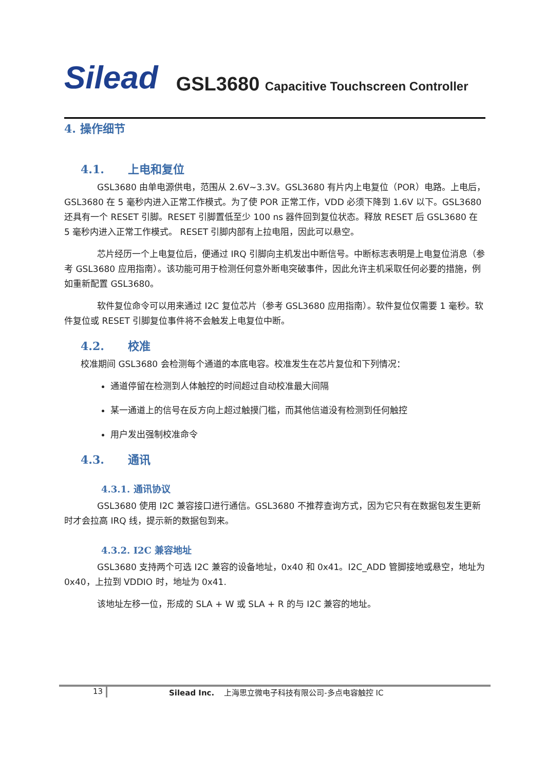Silead
GSL3680 Capacitive Touchscreen Controller
4. 操作细节
4.1. 上电和复位
GSL3680 由单电源供电，范围从 2.6V~3.3V。GSL3680 有片内上电复位（POR）电路。上电后，GSL3680 在 5 毫秒内进入正常工作模式。为了使 POR 正常工作，VDD 必须下降到 1.6V 以下。GSL3680 还具有一个 RESET 引脚。RESET 引脚置低至少 100 ns 器件回到复位状态。释放 RESET 后 GSL3680 在 5 毫秒内进入正常工作模式。 RESET 引脚内部有上拉电阻，因此可以悬空。
芯片经历一个上电复位后，便通过 IRQ 引脚向主机发出中断信号。中断标志表明是上电复位消息（参考 GSL3680 应用指南）。该功能可用于检测任何意外断电突破事件，因此允许主机采取任何必要的措施，例如重新配置 GSL3680。
软件复位命令可以用来通过 I2C 复位芯片（参考 GSL3680 应用指南）。软件复位仅需要 1 毫秒。软件复位或 RESET 引脚复位事件将不会触发上电复位中断。
4.2. 校准
校准期间 GSL3680 会检测每个通道的本底电容。校准发生在芯片复位和下列情况：
通道停留在检测到人体触控的时间超过自动校准最大间隔
某一通道上的信号在反方向上超过触摸门槛，而其他信道没有检测到任何触控
用户发出强制校准命令
4.3. 通讯
4.3.1. 通讯协议
GSL3680 使用 I2C 兼容接口进行通信。GSL3680 不推荐查询方式，因为它只有在数据包发生更新时才会拉高 IRQ 线，提示新的数据包到来。
4.3.2. I2C 兼容地址
GSL3680 支持两个可选 I2C 兼容的设备地址，0x40 和 0x41。I2C_ADD 管脚接地或悬空，地址为 0x40，上拉到 VDDIO 时，地址为 0x41.
该地址左移一位，形成的 SLA + W 或 SLA + R 的与 I2C 兼容的地址。
13 Silead Inc. 上海思立微电子科技有限公司-多点电容触控 IC